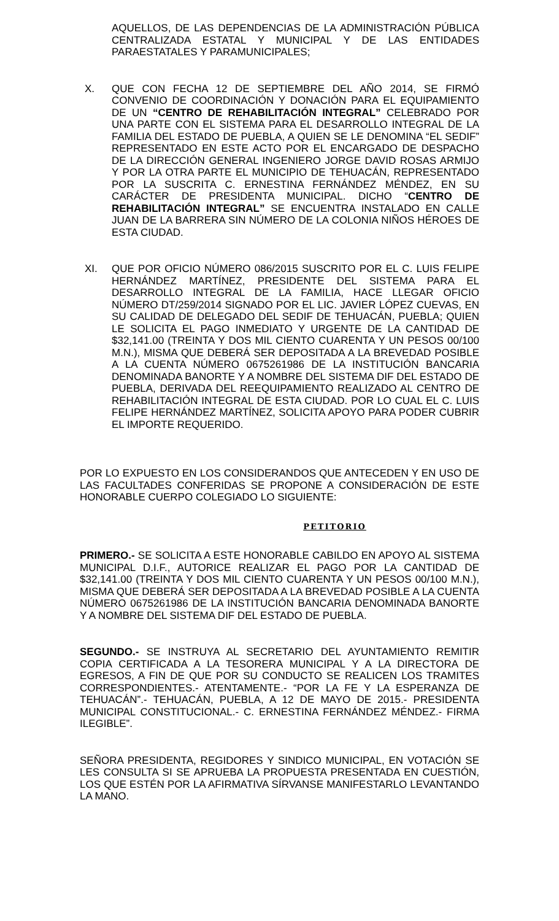AQUELLOS, DE LAS DEPENDENCIAS DE LA ADMINISTRACIÓN PÚBLICA CENTRALIZADA ESTATAL Y MUNICIPAL Y DE LAS ENTIDADES PARAESTATALES Y PARAMUNICIPALES;
X. QUE CON FECHA 12 DE SEPTIEMBRE DEL AÑO 2014, SE FIRMÓ CONVENIO DE COORDINACIÓN Y DONACIÓN PARA EL EQUIPAMIENTO DE UN “CENTRO DE REHABILITACIÓN INTEGRAL” CELEBRADO POR UNA PARTE CON EL SISTEMA PARA EL DESARROLLO INTEGRAL DE LA FAMILIA DEL ESTADO DE PUEBLA, A QUIEN SE LE DENOMINA “EL SEDIF” REPRESENTADO EN ESTE ACTO POR EL ENCARGADO DE DESPACHO DE LA DIRECCIÓN GENERAL INGENIERO JORGE DAVID ROSAS ARMIJO Y POR LA OTRA PARTE EL MUNICIPIO DE TEHUACÁN, REPRESENTADO POR LA SUSCRITA C. ERNESTINA FERNÁNDEZ MÉNDEZ, EN SU CARÁCTER DE PRESIDENTA MUNICIPAL. DICHO “CENTRO DE REHABILITACIÓN INTEGRAL” SE ENCUENTRA INSTALADO EN CALLE JUAN DE LA BARRERA SIN NÚMERO DE LA COLONIA NIÑOS HÉROES DE ESTA CIUDAD.
XI. QUE POR OFICIO NÚMERO 086/2015 SUSCRITO POR EL C. LUIS FELIPE HERNÁNDEZ MARTÍNEZ, PRESIDENTE DEL SISTEMA PARA EL DESARROLLO INTEGRAL DE LA FAMILIA, HACE LLEGAR OFICIO NÚMERO DT/259/2014 SIGNADO POR EL LIC. JAVIER LÓPEZ CUEVAS, EN SU CALIDAD DE DELEGADO DEL SEDIF DE TEHUACÁN, PUEBLA; QUIEN LE SOLICITA EL PAGO INMEDIATO Y URGENTE DE LA CANTIDAD DE $32,141.00 (TREINTA Y DOS MIL CIENTO CUARENTA Y UN PESOS 00/100 M.N.), MISMA QUE DEBERÁ SER DEPOSITADA A LA BREVEDAD POSIBLE A LA CUENTA NÚMERO 0675261986 DE LA INSTITUCIÓN BANCARIA DENOMINADA BANORTE Y A NOMBRE DEL SISTEMA DIF DEL ESTADO DE PUEBLA, DERIVADA DEL REEQUIPAMIENTO REALIZADO AL CENTRO DE REHABILITACIÓN INTEGRAL DE ESTA CIUDAD. POR LO CUAL EL C. LUIS FELIPE HERNÁNDEZ MARTÍNEZ, SOLICITA APOYO PARA PODER CUBRIR EL IMPORTE REQUERIDO.
POR LO EXPUESTO EN LOS CONSIDERANDOS QUE ANTECEDEN Y EN USO DE LAS FACULTADES CONFERIDAS SE PROPONE A CONSIDERACIÓN DE ESTE HONORABLE CUERPO COLEGIADO LO SIGUIENTE:
PETITORIO
PRIMERO.- SE SOLICITA A ESTE HONORABLE CABILDO EN APOYO AL SISTEMA MUNICIPAL D.I.F., AUTORICE REALIZAR EL PAGO POR LA CANTIDAD DE $32,141.00 (TREINTA Y DOS MIL CIENTO CUARENTA Y UN PESOS 00/100 M.N.), MISMA QUE DEBERÁ SER DEPOSITADA A LA BREVEDAD POSIBLE A LA CUENTA NÚMERO 0675261986 DE LA INSTITUCIÓN BANCARIA DENOMINADA BANORTE Y A NOMBRE DEL SISTEMA DIF DEL ESTADO DE PUEBLA.
SEGUNDO.- SE INSTRUYA AL SECRETARIO DEL AYUNTAMIENTO REMITIR COPIA CERTIFICADA A LA TESORERA MUNICIPAL Y A LA DIRECTORA DE EGRESOS, A FIN DE QUE POR SU CONDUCTO SE REALICEN LOS TRAMITES CORRESPONDIENTES.- ATENTAMENTE.- “POR LA FE Y LA ESPERANZA DE TEHUACÁN”.- TEHUACÁN, PUEBLA, A 12 DE MAYO DE 2015.- PRESIDENTA MUNICIPAL CONSTITUCIONAL.- C. ERNESTINA FERNÁNDEZ MÉNDEZ.- FIRMA ILEGIBLE”.
SEÑORA PRESIDENTA, REGIDORES Y SINDICO MUNICIPAL, EN VOTACIÓN SE LES CONSULTA SI SE APRUEBA LA PROPUESTA PRESENTADA EN CUESTIÓN, LOS QUE ESTÉN POR LA AFIRMATIVA SÍRVANSE MANIFESTARLO LEVANTANDO LA MANO.